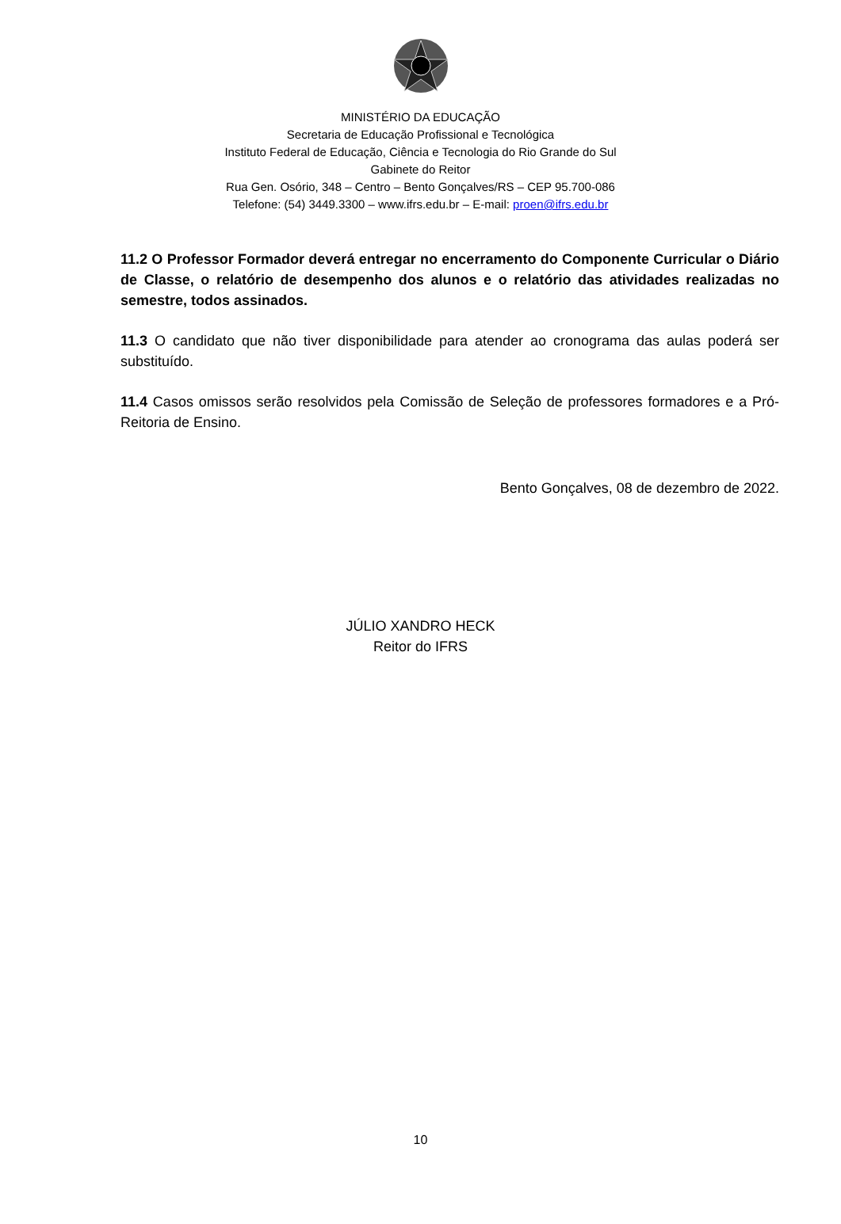MINISTÉRIO DA EDUCAÇÃO
Secretaria de Educação Profissional e Tecnológica
Instituto Federal de Educação, Ciência e Tecnologia do Rio Grande do Sul
Gabinete do Reitor
Rua Gen. Osório, 348 – Centro – Bento Gonçalves/RS – CEP 95.700-086
Telefone: (54) 3449.3300 – www.ifrs.edu.br – E-mail: proen@ifrs.edu.br
11.2 O Professor Formador deverá entregar no encerramento do Componente Curricular o Diário de Classe, o relatório de desempenho dos alunos e o relatório das atividades realizadas no semestre, todos assinados.
11.3 O candidato que não tiver disponibilidade para atender ao cronograma das aulas poderá ser substituído.
11.4 Casos omissos serão resolvidos pela Comissão de Seleção de professores formadores e a Pró-Reitoria de Ensino.
Bento Gonçalves, 08 de dezembro de 2022.
JÚLIO XANDRO HECK
Reitor do IFRS
10